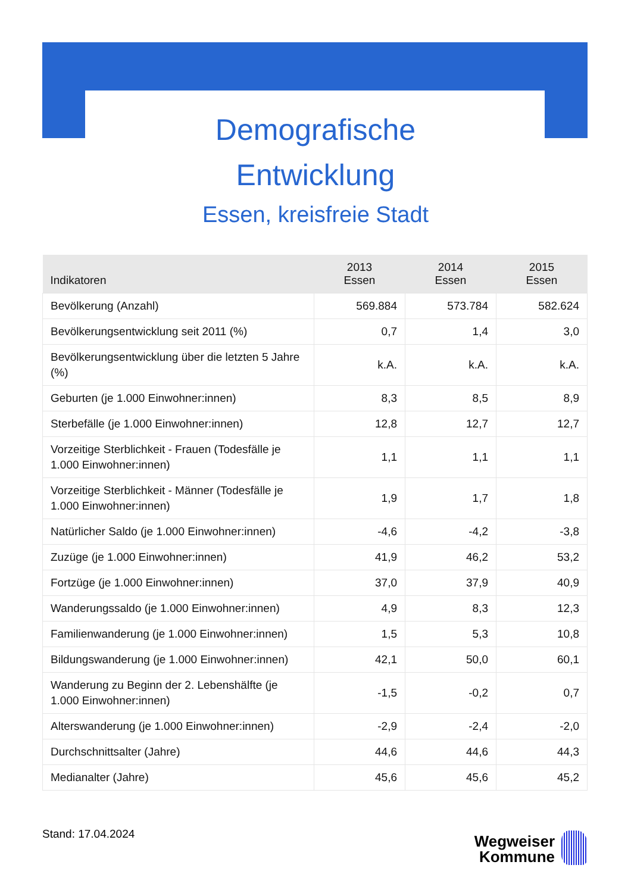Demografische
Entwicklung
Essen, kreisfreie Stadt
| Indikatoren | 2013 Essen | 2014 Essen | 2015 Essen |
| --- | --- | --- | --- |
| Bevölkerung (Anzahl) | 569.884 | 573.784 | 582.624 |
| Bevölkerungsentwicklung seit 2011 (%) | 0,7 | 1,4 | 3,0 |
| Bevölkerungsentwicklung über die letzten 5 Jahre (%) | k.A. | k.A. | k.A. |
| Geburten (je 1.000 Einwohner:innen) | 8,3 | 8,5 | 8,9 |
| Sterbefälle (je 1.000 Einwohner:innen) | 12,8 | 12,7 | 12,7 |
| Vorzeitige Sterblichkeit - Frauen (Todesfälle je 1.000 Einwohner:innen) | 1,1 | 1,1 | 1,1 |
| Vorzeitige Sterblichkeit - Männer (Todesfälle je 1.000 Einwohner:innen) | 1,9 | 1,7 | 1,8 |
| Natürlicher Saldo (je 1.000 Einwohner:innen) | -4,6 | -4,2 | -3,8 |
| Zuzüge (je 1.000 Einwohner:innen) | 41,9 | 46,2 | 53,2 |
| Fortzüge (je 1.000 Einwohner:innen) | 37,0 | 37,9 | 40,9 |
| Wanderungssaldo (je 1.000 Einwohner:innen) | 4,9 | 8,3 | 12,3 |
| Familienwanderung (je 1.000 Einwohner:innen) | 1,5 | 5,3 | 10,8 |
| Bildungswanderung (je 1.000 Einwohner:innen) | 42,1 | 50,0 | 60,1 |
| Wanderung zu Beginn der 2. Lebenshälfte (je 1.000 Einwohner:innen) | -1,5 | -0,2 | 0,7 |
| Alterswanderung (je 1.000 Einwohner:innen) | -2,9 | -2,4 | -2,0 |
| Durchschnittsalter (Jahre) | 44,6 | 44,6 | 44,3 |
| Medianalter (Jahre) | 45,6 | 45,6 | 45,2 |
Stand: 17.04.2024
Wegweiser
Kommune